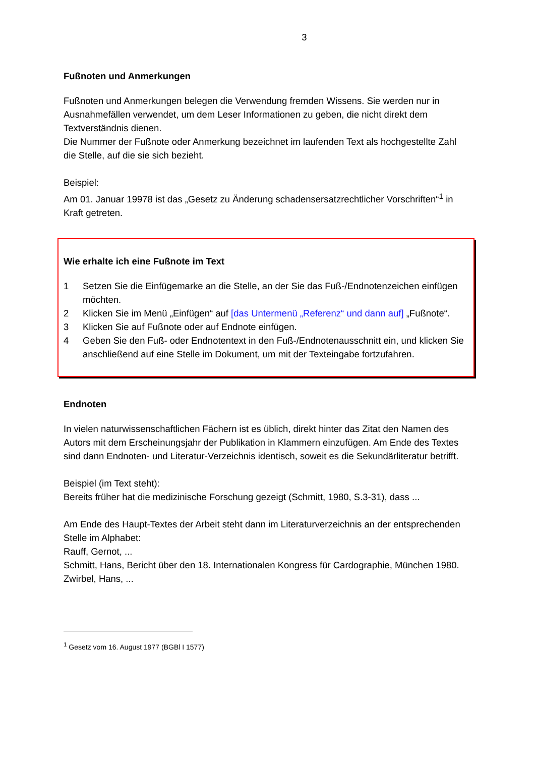3
Fußnoten und Anmerkungen
Fußnoten und Anmerkungen belegen die Verwendung fremden Wissens. Sie werden nur in Ausnahmefällen verwendet, um dem Leser Informationen zu geben, die nicht direkt dem Textverständnis dienen.
Die Nummer der Fußnote oder Anmerkung bezeichnet im laufenden Text als hochgestellte Zahl die Stelle, auf die sie sich bezieht.
Beispiel:
Am 01. Januar 19978 ist das „Gesetz zu Änderung schadensersatzrechtlicher Vorschriften“<sup>1</sup> in Kraft getreten.
Wie erhalte ich eine Fußnote im Text
1 Setzen Sie die Einfügemarke an die Stelle, an der Sie das Fuß-/Endnotenzeichen einfügen möchten.
2 Klicken Sie im Menü „Einfügen“ auf [das Untermenü „Referenz“ und dann auf] „Fußnote“.
3 Klicken Sie auf Fußnote oder auf Endnote einfügen.
4 Geben Sie den Fuß- oder Endnotentext in den Fuß-/Endnotenausschnitt ein, und klicken Sie anschließend auf eine Stelle im Dokument, um mit der Texteingabe fortzufahren.
Endnoten
In vielen naturwissenschaftlichen Fächern ist es üblich, direkt hinter das Zitat den Namen des Autors mit dem Erscheinungsjahr der Publikation in Klammern einzufügen. Am Ende des Textes sind dann Endnoten- und Literatur-Verzeichnis identisch, soweit es die Sekundärliteratur betrifft.
Beispiel (im Text steht):
Bereits früher hat die medizinische Forschung gezeigt (Schmitt, 1980, S.3-31), dass ...
Am Ende des Haupt-Textes der Arbeit steht dann im Literaturverzeichnis an der entsprechenden Stelle im Alphabet:
Rauff, Gernot, ...
Schmitt, Hans, Bericht über den 18. Internationalen Kongress für Cardographie, München 1980.
Zwirbel, Hans, ...
<sup>1</sup> Gesetz vom 16. August 1977 (BGBl I 1577)